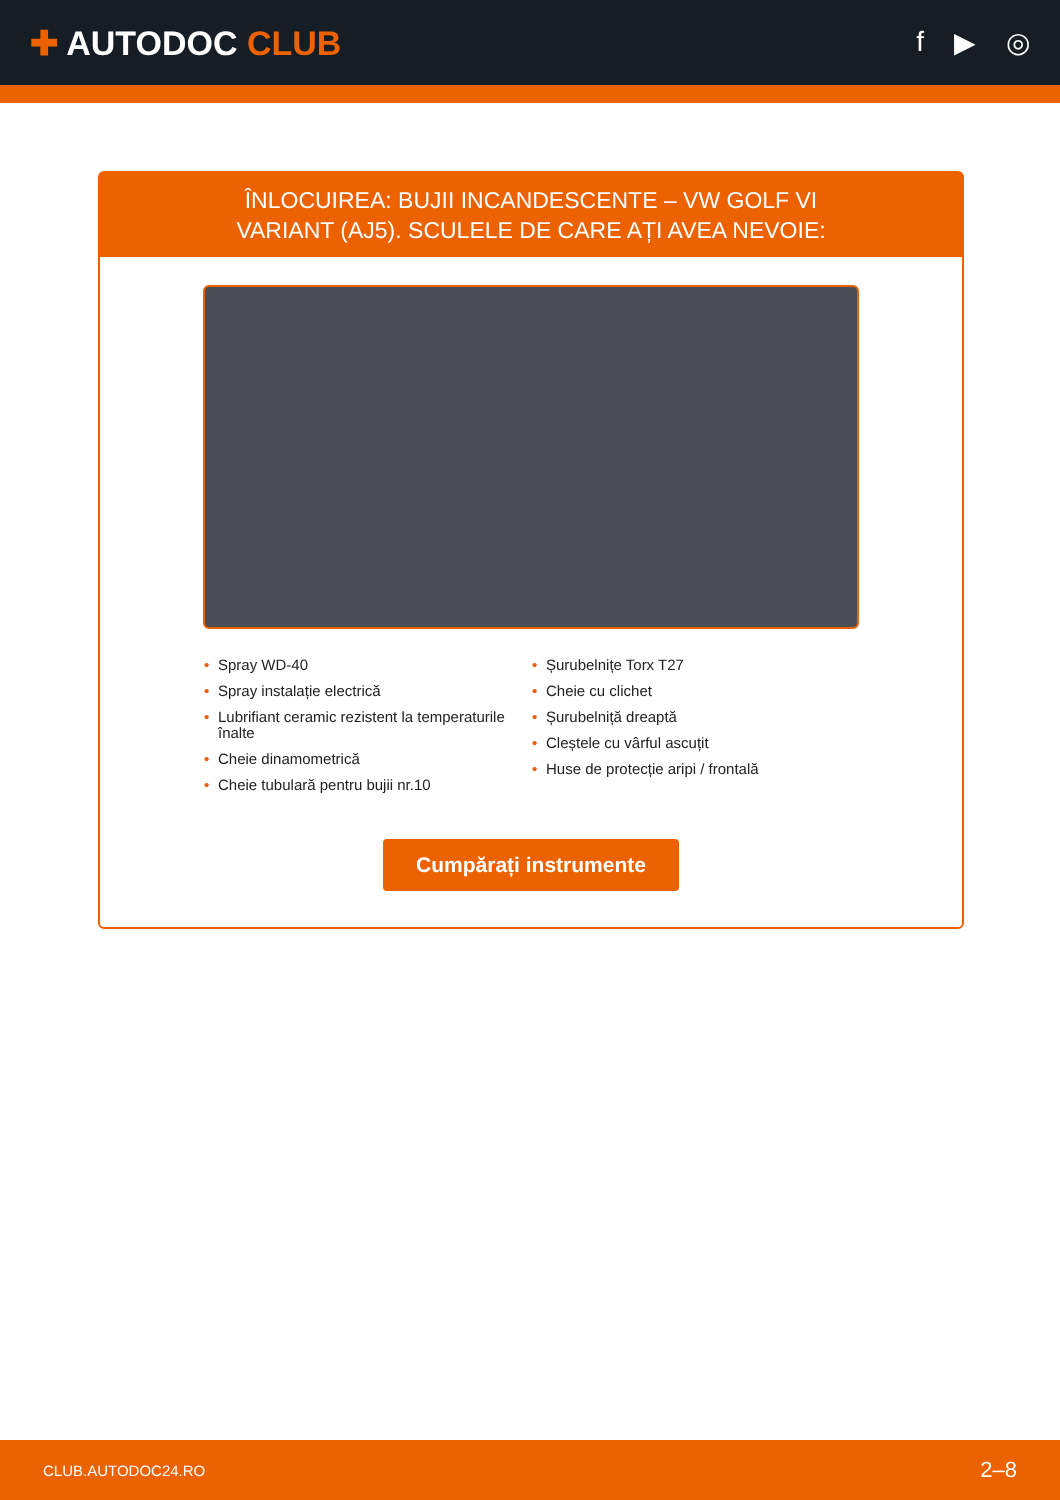✚ AUTODOC CLUB
f ▶ ◎
ÎNLOCUIREA: BUJII INCANDESCENTE – VW GOLF VI
VARIANT (AJ5). SCULELE DE CARE AȚI AVEA NEVOIE:
• Spray WD-40
• Spray instalație electrică
• Lubrifiant ceramic rezistent la temperaturile înalte
• Cheie dinamometrică
• Cheie tubulară pentru bujii nr.10
• Șurubelnițe Torx T27
• Cheie cu clichet
• Șurubelniță dreaptă
• Cleștele cu vârful ascuțit
• Huse de protecție aripi / frontală
Cumpărați instrumente
CLUB.AUTODOC24.RO 2–8